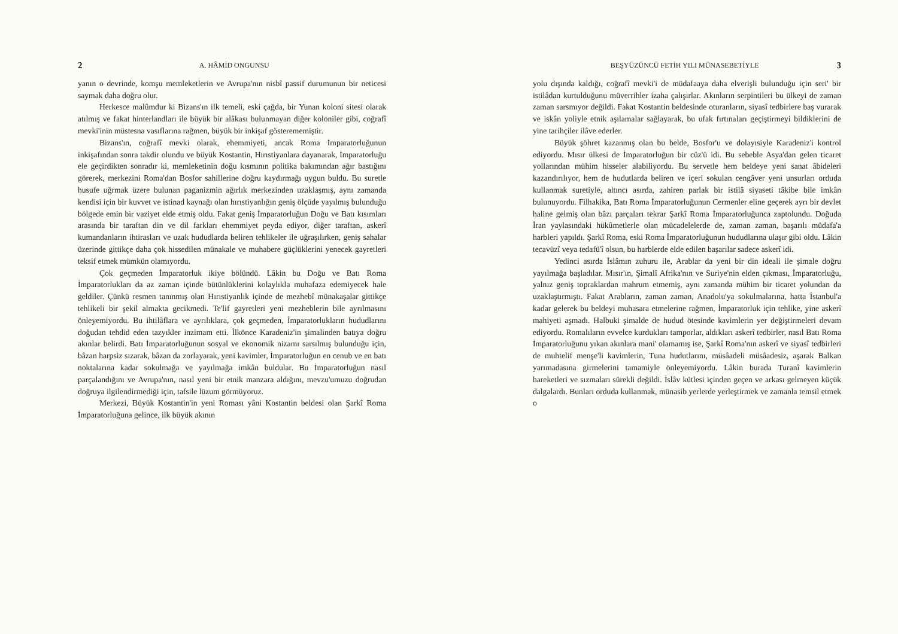2 A. HÂMİD ONGUNSU
yanın o devrinde, komşu memleketlerin ve Avrupa'nın nisbî passif durumunun bir neticesi saymak daha doğru olur.
Herkesce malûmdur ki Bizans'ın ilk temeli, eski çağda, bir Yunan koloni sitesi olarak atılmış ve fakat hinterlandları ile büyük bir alâkası bulunmayan diğer koloniler gibi, coğrafî mevki'inin müstesna vasıflarına rağmen, büyük bir inkişaf gösterememiştir.
Bizans'ın, coğrafî mevki olarak, ehemmiyeti, ancak Roma İmparatorluğunun inkişafından sonra takdir olundu ve büyük Kostantin, Hırıstiyanlara dayanarak, İmparatorluğu ele geçirdikten sonradır ki, memleketinin doğu kısmının politika bakımından ağır bastığını görerek, merkezini Roma'dan Bosfor sahillerine doğru kaydırmağı uygun buldu. Bu suretle husufe uğrmak üzere bulunan paganizmin ağırlık merkezinden uzaklaşmış, aynı zamanda kendisi için bir kuvvet ve istinad kaynağı olan hırıstiyanlığın geniş ölçüde yayılmış bulunduğu bölgede emin bir vaziyet elde etmiş oldu. Fakat geniş İmparatorluğun Doğu ve Batı kısımları arasında bir taraftan din ve dil farkları ehemmiyet peyda ediyor, diğer taraftan, askerî kumandanların ihtirasları ve uzak hududlarda beliren tehlikeler ile uğraşılırken, geniş sahalar üzerinde gittikçe daha çok hissedilen münakale ve muhabere güçlüklerini yenecek gayretleri teksif etmek mümkün olamıyordu.
Çok geçmeden İmparatorluk ikiye bölündü. Lâkin bu Doğu ve Batı Roma İmparatorlukları da az zaman içinde bütünlüklerini kolaylıkla muhafaza edemiyecek hale geldiler. Çünkü resmen tanınmış olan Hırıstiyanlık içinde de mezhebî münakaşalar gittikçe tehlikeli bir şekil almakta gecikmedi. Te'lif gayretleri yeni mezheblerin bile ayrılmasını önleyemiyordu. Bu ihtilâflara ve ayrılıklara, çok geçmeden, İmparatorlukların hududlarını doğudan tehdid eden tazyıkler inzimam etti. İlkönce Karadeniz'in şimalinden batıya doğru akınlar belirdi. Batı İmparatorluğunun sosyal ve ekonomik nizamı sarsılmış bulunduğu için, bâzan harpsiz sızarak, bâzan da zorlayarak, yeni kavimler, İmparatorluğun en cenub ve en batı noktalarına kadar sokulmağa ve yayılmağa imkân buldular. Bu İmparatorluğun nasıl parçalandığını ve Avrupa'nın, nasıl yeni bir etnik manzara aldığını, mevzu'umuzu doğrudan doğruya ilgilendirmediği için, tafsile lüzum görmüyoruz.
Merkezi, Büyük Kostantin'in yeni Roması yâni Kostantin beldesi olan Şarkî Roma İmparatorluğuna gelince, ilk büyük akının
BEŞYÜZÜNCÜ FETİH YILI MÜNASEBETİYLE 3
yolu dışında kaldığı, coğrafî mevki'i de müdafaaya daha elverişli bulunduğu için seri' bir istilâdan kurtulduğunu müverrihler izaha çalışırlar. Akınların serpintileri bu ülkeyi de zaman zaman sarsmıyor değildi. Fakat Kostantin beldesinde oturanların, siyasî tedbirlere baş vurarak ve iskân yoliyle etnik aşılamalar sağlayarak, bu ufak fırtınaları geçiştirmeyi bildiklerini de yine tarihçiler ilâve ederler.
Büyük şöhret kazanmış olan bu belde, Bosfor'u ve dolayısiyle Karadeniz'i kontrol ediyordu. Mısır ülkesi de İmparatorluğun bir cüz'ü idi. Bu sebeble Asya'dan gelen ticaret yollarından mühim hisseler alabiliyordu. Bu servetle hem beldeye yeni sanat âbideleri kazandırılıyor, hem de hudutlarda beliren ve içeri sokulan cengâver yeni unsurları orduda kullanmak suretiyle, altıncı asırda, zahiren parlak bir istilâ siyaseti tâkibe bile imkân bulunuyordu. Filhakika, Batı Roma İmparatorluğunun Cermenler eline geçerek ayrı bir devlet haline gelmiş olan bâzı parçaları tekrar Şarkî Roma İmparatorluğunca zaptolundu. Doğuda İran yaylasındaki hükûmetlerle olan mücadelelerde de, zaman zaman, başarılı müdafa'a harbleri yapıldı. Şarkî Roma, eski Roma İmparatorluğunun hududlarına ulaşır gibi oldu. Lâkin tecavüzî veya tedafü'î olsun, bu harblerde elde edilen başarılar sadece askerî idi.
Yedinci asırda İslâmın zuhuru ile, Arablar da yeni bir din ideali ile şimale doğru yayılmağa başladılar. Mısır'ın, Şimalî Afrika'nın ve Suriye'nin elden çıkması, İmparatorluğu, yalnız geniş topraklardan mahrum etmemiş, aynı zamanda mühim bir ticaret yolundan da uzaklaştırmıştı. Fakat Arabların, zaman zaman, Anadolu'ya sokulmalarına, hatta İstanbul'a kadar gelerek bu beldeyi muhasara etmelerine rağmen, İmparatorluk için tehlike, yine askerî mahiyeti aşmadı. Halbuki şimalde de hudud ötesinde kavimlerin yer değiştirmeleri devam ediyordu. Romalıların evvelce kurdukları tamporlar, aldıkları askerî tedbirler, nasıl Batı Roma İmparatorluğunu yıkan akınlara mani' olamamış ise, Şarkî Roma'nın askerî ve siyasî tedbirleri de muhtelif menşe'li kavimlerin, Tuna hudutlarını, müsâadeli müsâadesiz, aşarak Balkan yarımadasına girmelerini tamamiyle önleyemiyordu. Lâkin burada Turanî kavimlerin hareketleri ve sızmaları sürekli değildi. İslâv kütlesi içinden geçen ve arkası gelmeyen küçük dalgalardı. Bunları orduda kullanmak, münasib yerlerde yerleştirmek ve zamanla temsil etmek o